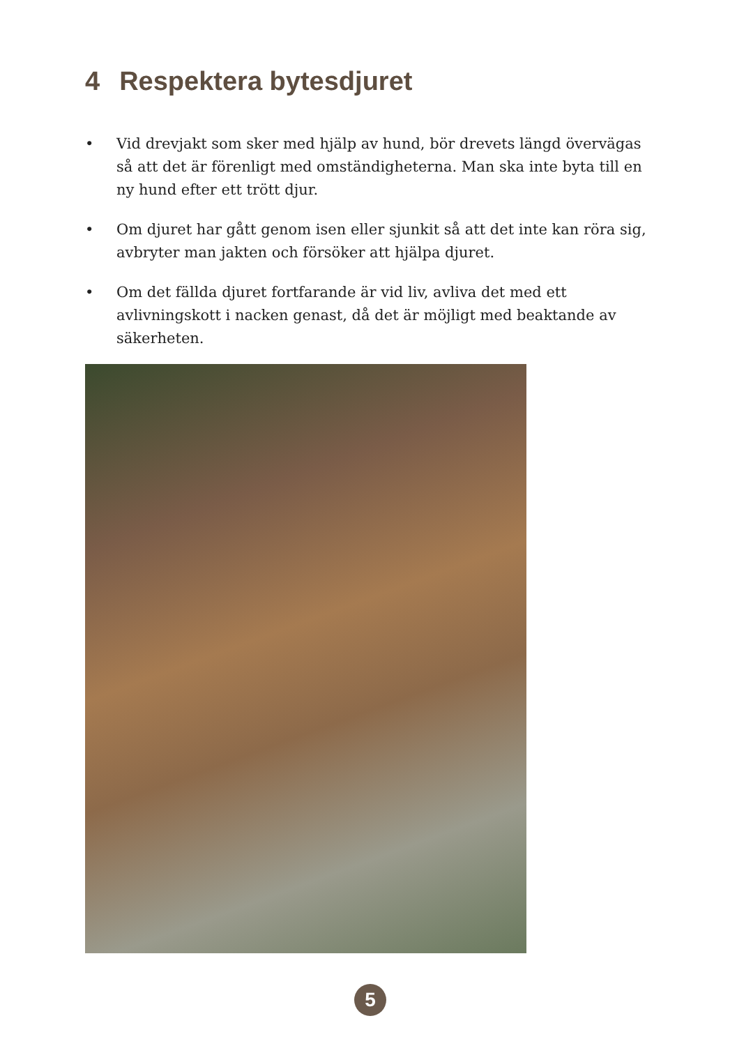4 Respektera bytesdjuret
• Vid drevjakt som sker med hjälp av hund, bör drevets längd övervägas så att det är förenligt med omständigheterna. Man ska inte byta till en ny hund efter ett trött djur.
• Om djuret har gått genom isen eller sjunkit så att det inte kan röra sig, avbryter man jakten och försöker att hjälpa djuret.
• Om det fällda djuret fortfarande är vid liv, avliva det med ett avlivningskott i nacken genast, då det är möjligt med beaktande av säkerheten.
5